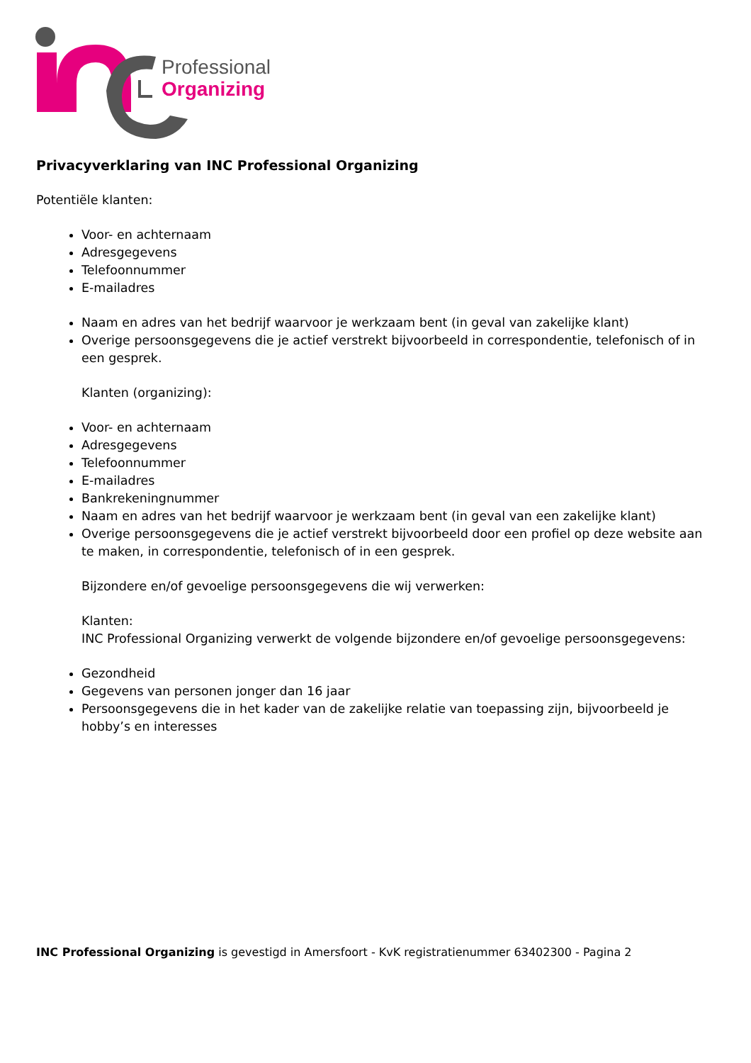Professional
Organizing
Privacyverklaring van INC Professional Organizing
Potentiële klanten:
Voor- en achternaam
Adresgegevens
Telefoonnummer
E-mailadres
Naam en adres van het bedrijf waarvoor je werkzaam bent (in geval van zakelijke klant)
Overige persoonsgegevens die je actief verstrekt bijvoorbeeld in correspondentie, telefonisch of in een gesprek.
Klanten (organizing):
Voor- en achternaam
Adresgegevens
Telefoonnummer
E-mailadres
Bankrekeningnummer
Naam en adres van het bedrijf waarvoor je werkzaam bent (in geval van een zakelijke klant)
Overige persoonsgegevens die je actief verstrekt bijvoorbeeld door een profiel op deze website aan te maken, in correspondentie, telefonisch of in een gesprek.
Bijzondere en/of gevoelige persoonsgegevens die wij verwerken:
Klanten:
INC Professional Organizing verwerkt de volgende bijzondere en/of gevoelige persoonsgegevens:
Gezondheid
Gegevens van personen jonger dan 16 jaar
Persoonsgegevens die in het kader van de zakelijke relatie van toepassing zijn, bijvoorbeeld je hobby’s en interesses
INC Professional Organizing is gevestigd in Amersfoort - KvK registratienummer 63402300 - Pagina 2